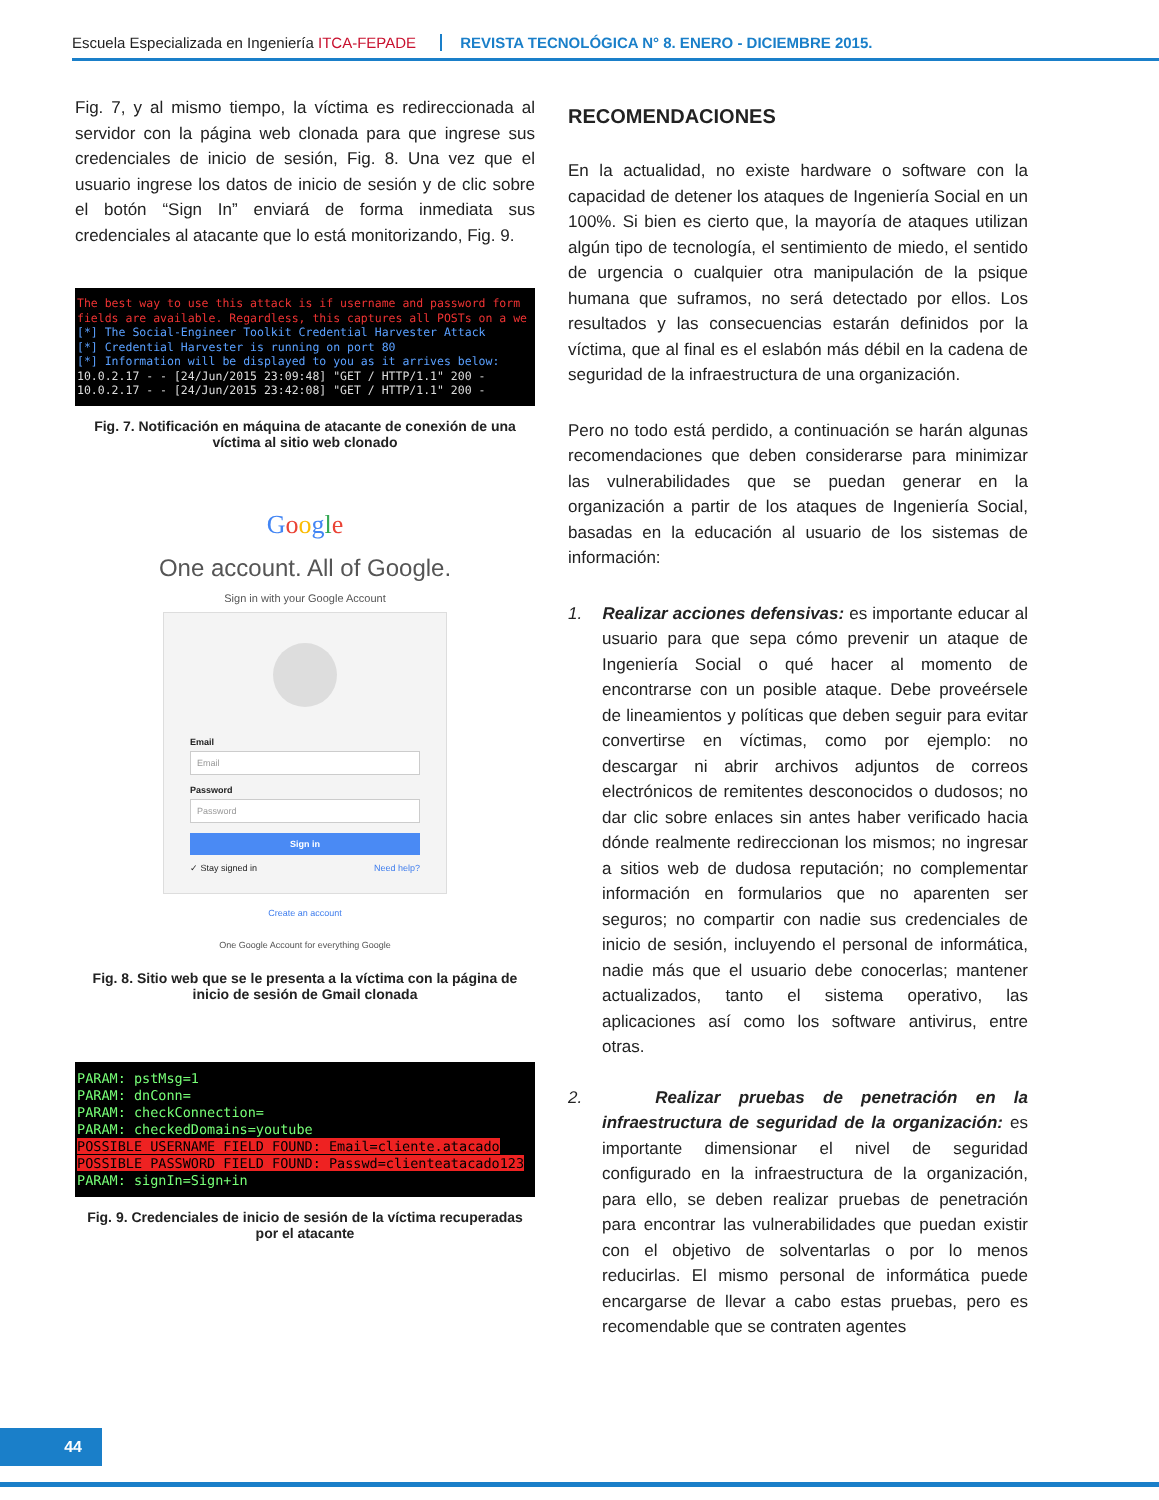Escuela Especializada en Ingeniería ITCA-FEPADE REVISTA TECNOLÓGICA N° 8. ENERO - DICIEMBRE 2015.
Fig. 7, y al mismo tiempo, la víctima es redireccionada al servidor con la página web clonada para que ingrese sus credenciales de inicio de sesión, Fig. 8. Una vez que el usuario ingrese los datos de inicio de sesión y de clic sobre el botón “Sign In” enviará de forma inmediata sus credenciales al atacante que lo está monitorizando, Fig. 9.
The best way to use this attack is if username and password form
fields are available. Regardless, this captures all POSTs on a we
[*] The Social-Engineer Toolkit Credential Harvester Attack
[*] Credential Harvester is running on port 80
[*] Information will be displayed to you as it arrives below:
10.0.2.17 - - [24/Jun/2015 23:09:48] "GET / HTTP/1.1" 200 -
10.0.2.17 - - [24/Jun/2015 23:42:08] "GET / HTTP/1.1" 200 -
Fig. 7. Notificación en máquina de atacante de conexión de una víctima al sitio web clonado
Google
One account. All of Google.
Sign in with your Google Account
Email
Email
Password
Password
Sign in
✓ Stay signed in Need help?
Create an account
One Google Account for everything Google
Fig. 8. Sitio web que se le presenta a la víctima con la página de inicio de sesión de Gmail clonada
PARAM: pstMsg=1
PARAM: dnConn=
PARAM: checkConnection=
PARAM: checkedDomains=youtube
POSSIBLE USERNAME FIELD FOUND: Email=cliente.atacado
POSSIBLE PASSWORD FIELD FOUND: Passwd=clienteatacado123
PARAM: signIn=Sign+in
Fig. 9. Credenciales de inicio de sesión de la víctima recuperadas por el atacante
RECOMENDACIONES
En la actualidad, no existe hardware o software con la capacidad de detener los ataques de Ingeniería Social en un 100%. Si bien es cierto que, la mayoría de ataques utilizan algún tipo de tecnología, el sentimiento de miedo, el sentido de urgencia o cualquier otra manipulación de la psique humana que suframos, no será detectado por ellos. Los resultados y las consecuencias estarán definidos por la víctima, que al final es el eslabón más débil en la cadena de seguridad de la infraestructura de una organización.
Pero no todo está perdido, a continuación se harán algunas recomendaciones que deben considerarse para minimizar las vulnerabilidades que se puedan generar en la organización a partir de los ataques de Ingeniería Social, basadas en la educación al usuario de los sistemas de información:
1. Realizar acciones defensivas: es importante educar al usuario para que sepa cómo prevenir un ataque de Ingeniería Social o qué hacer al momento de encontrarse con un posible ataque. Debe proveérsele de lineamientos y políticas que deben seguir para evitar convertirse en víctimas, como por ejemplo: no descargar ni abrir archivos adjuntos de correos electrónicos de remitentes desconocidos o dudosos; no dar clic sobre enlaces sin antes haber verificado hacia dónde realmente redireccionan los mismos; no ingresar a sitios web de dudosa reputación; no complementar información en formularios que no aparenten ser seguros; no compartir con nadie sus credenciales de inicio de sesión, incluyendo el personal de informática, nadie más que el usuario debe conocerlas; mantener actualizados, tanto el sistema operativo, las aplicaciones así como los software antivirus, entre otras.
2. Realizar pruebas de penetración en la infraestructura de seguridad de la organización: es importante dimensionar el nivel de seguridad configurado en la infraestructura de la organización, para ello, se deben realizar pruebas de penetración para encontrar las vulnerabilidades que puedan existir con el objetivo de solventarlas o por lo menos reducirlas. El mismo personal de informática puede encargarse de llevar a cabo estas pruebas, pero es recomendable que se contraten agentes
44